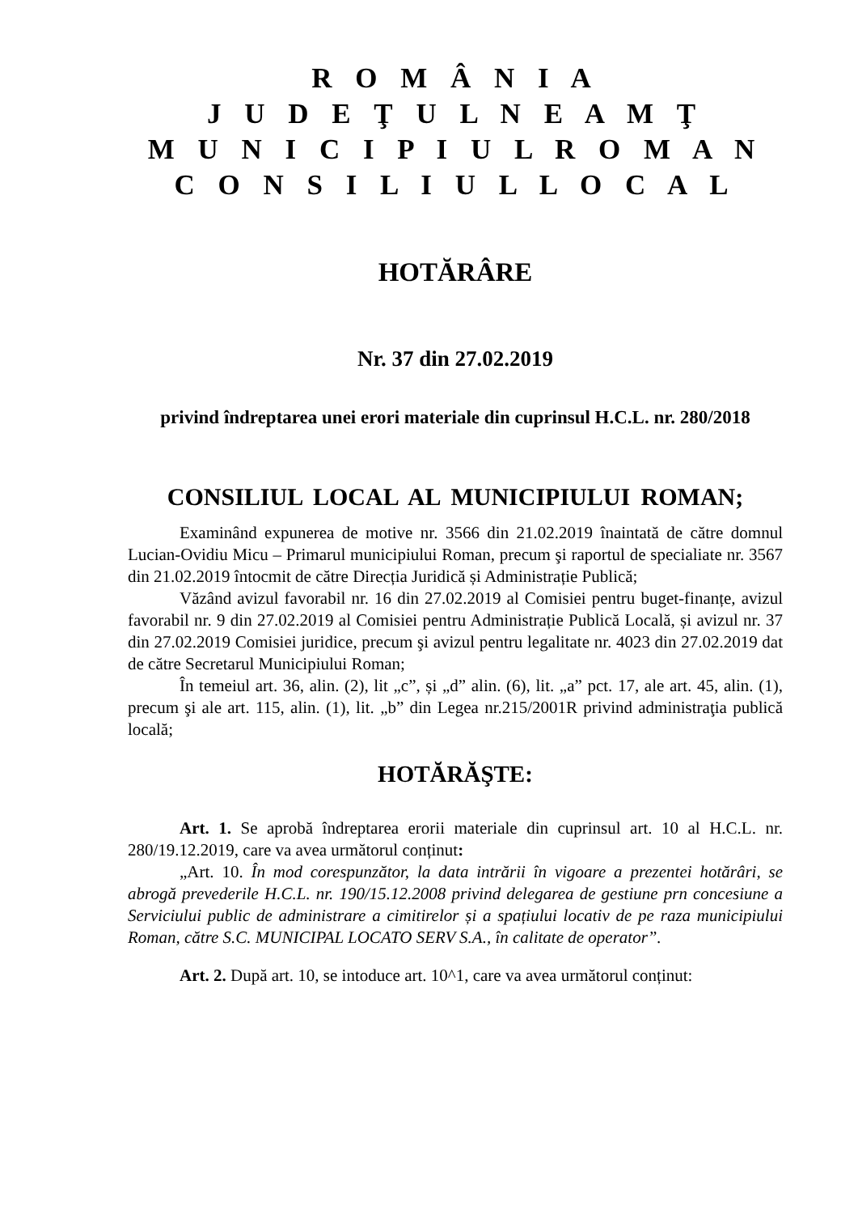R O M Â N I A
J U D E Ţ U L N E A M Ţ
M U N I C I P I U L R O M A N
C O N S I L I U L L O C A L
HOTĂRÂRE
Nr. 37 din 27.02.2019
privind îndreptarea unei erori materiale din cuprinsul H.C.L. nr. 280/2018
CONSILIUL LOCAL AL MUNICIPIULUI ROMAN;
Examinând expunerea de motive nr. 3566 din 21.02.2019 înaintată de către domnul Lucian-Ovidiu Micu – Primarul municipiului Roman, precum şi raportul de specialiate nr. 3567 din 21.02.2019 întocmit de către Direcția Juridică și Administrație Publică;
Văzând avizul favorabil nr. 16 din 27.02.2019 al Comisiei pentru buget-finanțe, avizul favorabil nr. 9 din 27.02.2019 al Comisiei pentru Administrație Publică Locală, și avizul nr. 37 din 27.02.2019 Comisiei juridice, precum şi avizul pentru legalitate nr. 4023 din 27.02.2019 dat de către Secretarul Municipiului Roman;
În temeiul art. 36, alin. (2), lit „c”, și „d” alin. (6), lit. „a” pct. 17, ale art. 45, alin. (1), precum şi ale art. 115, alin. (1), lit. „b” din Legea nr.215/2001R privind administraţia publică locală;
HOTĂRĂŞTE:
Art. 1. Se aprobă îndreptarea erorii materiale din cuprinsul art. 10 al H.C.L. nr. 280/19.12.2019, care va avea următorul conținut:
„Art. 10. În mod corespunzător, la data intrării în vigoare a prezentei hotărâri, se abrogă prevederile H.C.L. nr. 190/15.12.2008 privind delegarea de gestiune prn concesiune a Serviciului public de administrare a cimitirelor și a spațiului locativ de pe raza municipiului Roman, către S.C. MUNICIPAL LOCATO SERV S.A., în calitate de operator”.
Art. 2. După art. 10, se intoduce art. 10^1, care va avea următorul conținut: